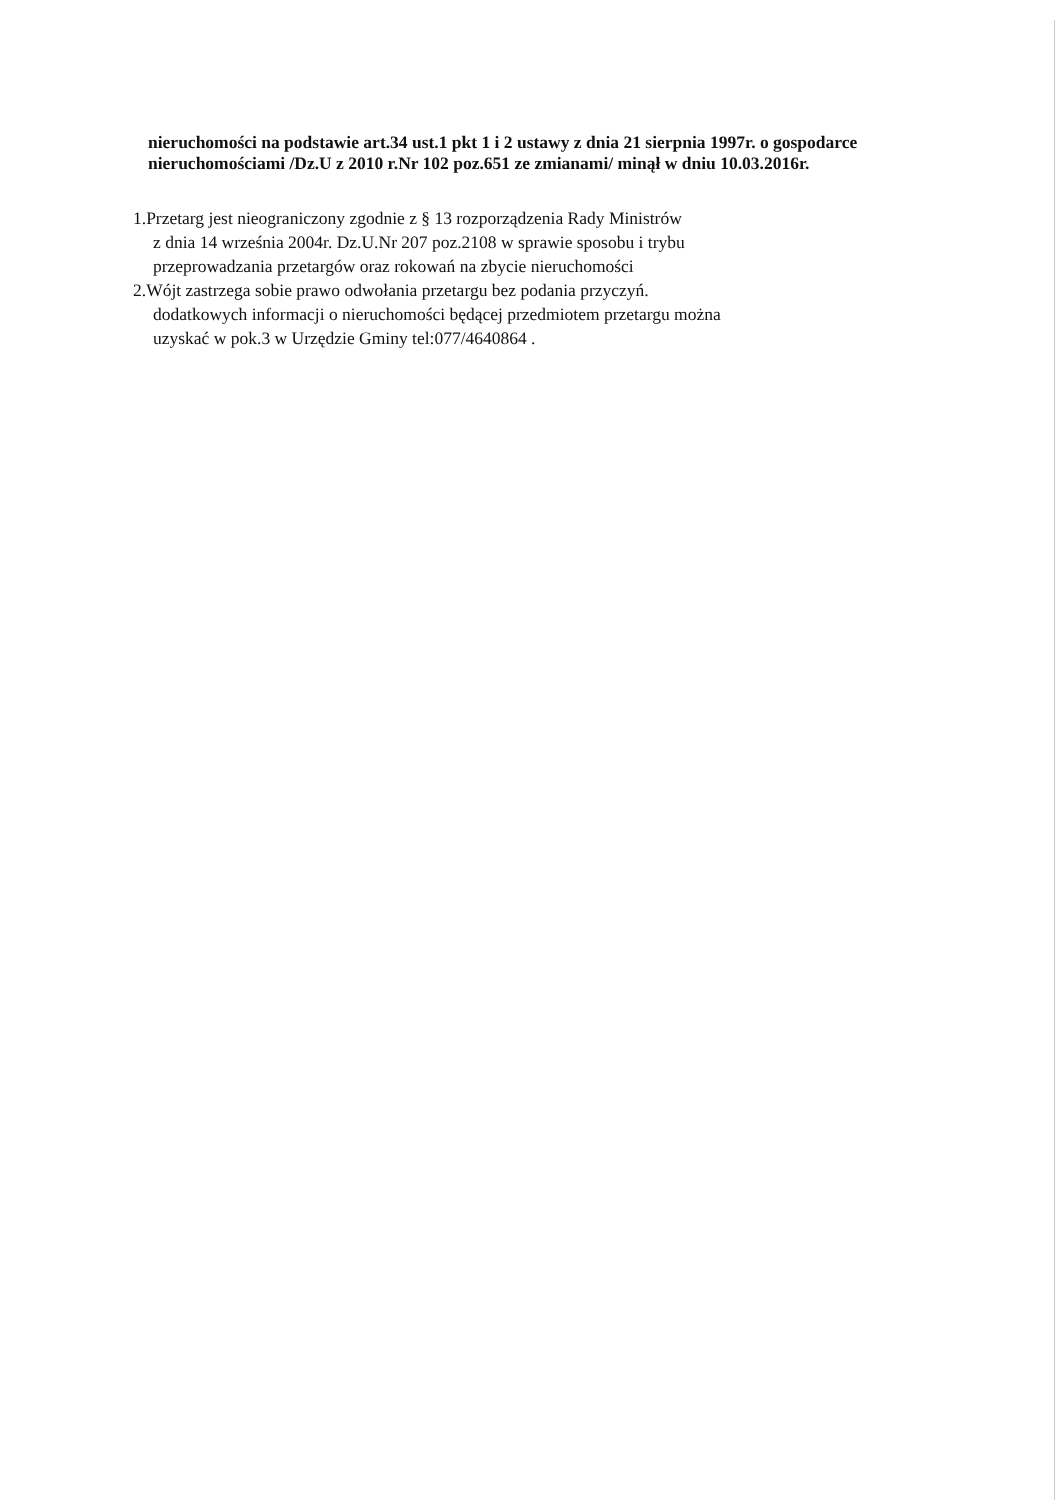nieruchomości na podstawie art.34 ust.1 pkt 1 i 2 ustawy z dnia 21 sierpnia 1997r. o gospodarce nieruchomościami /Dz.U z 2010 r.Nr 102 poz.651 ze zmianami/ minął w dniu 10.03.2016r.
1.Przetarg jest nieograniczony zgodnie z § 13 rozporządzenia Rady Ministrów
z dnia 14 września 2004r. Dz.U.Nr 207 poz.2108 w sprawie sposobu i trybu
przeprowadzania przetargów oraz rokowań na zbycie nieruchomości
2.Wójt zastrzega sobie prawo odwołania przetargu bez podania przyczyń.
dodatkowych informacji o nieruchomości będącej przedmiotem przetargu można
uzyskać w pok.3 w Urzędzie Gminy tel:077/4640864 .